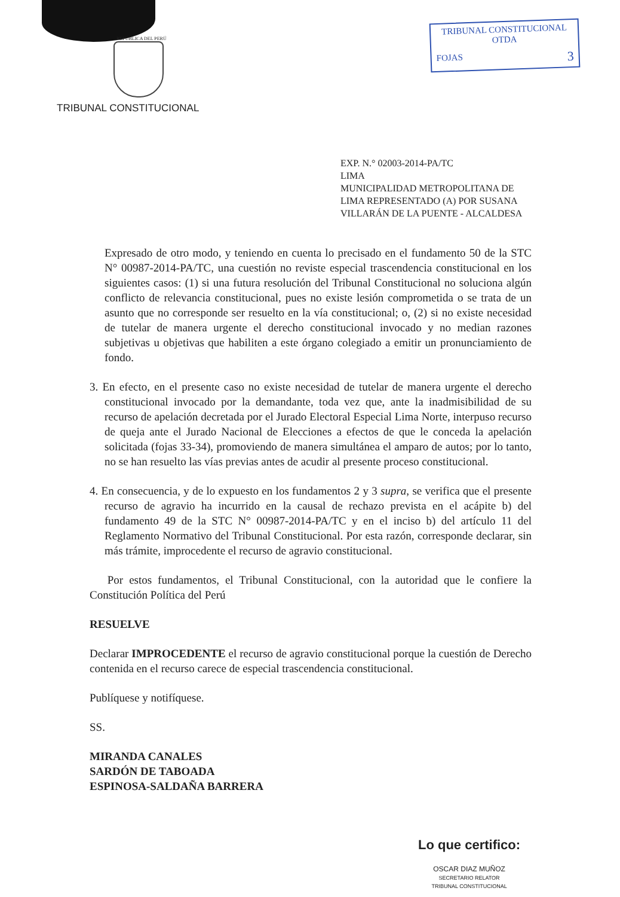REPÚBLICA DEL PERÚ
TRIBUNAL CONSTITUCIONAL
TRIBUNAL CONSTITUCIONAL
OTDA
FOJAS 3
EXP. N.° 02003-2014-PA/TC
LIMA
MUNICIPALIDAD METROPOLITANA DE LIMA REPRESENTADO (A) POR SUSANA VILLARÁN DE LA PUENTE - ALCALDESA
Expresado de otro modo, y teniendo en cuenta lo precisado en el fundamento 50 de la STC N° 00987-2014-PA/TC, una cuestión no reviste especial trascendencia constitucional en los siguientes casos: (1) si una futura resolución del Tribunal Constitucional no soluciona algún conflicto de relevancia constitucional, pues no existe lesión comprometida o se trata de un asunto que no corresponde ser resuelto en la vía constitucional; o, (2) si no existe necesidad de tutelar de manera urgente el derecho constitucional invocado y no median razones subjetivas u objetivas que habiliten a este órgano colegiado a emitir un pronunciamiento de fondo.
3. En efecto, en el presente caso no existe necesidad de tutelar de manera urgente el derecho constitucional invocado por la demandante, toda vez que, ante la inadmisibilidad de su recurso de apelación decretada por el Jurado Electoral Especial Lima Norte, interpuso recurso de queja ante el Jurado Nacional de Elecciones a efectos de que le conceda la apelación solicitada (fojas 33-34), promoviendo de manera simultánea el amparo de autos; por lo tanto, no se han resuelto las vías previas antes de acudir al presente proceso constitucional.
4. En consecuencia, y de lo expuesto en los fundamentos 2 y 3 supra, se verifica que el presente recurso de agravio ha incurrido en la causal de rechazo prevista en el acápite b) del fundamento 49 de la STC N° 00987-2014-PA/TC y en el inciso b) del artículo 11 del Reglamento Normativo del Tribunal Constitucional. Por esta razón, corresponde declarar, sin más trámite, improcedente el recurso de agravio constitucional.
Por estos fundamentos, el Tribunal Constitucional, con la autoridad que le confiere la Constitución Política del Perú
RESUELVE
Declarar IMPROCEDENTE el recurso de agravio constitucional porque la cuestión de Derecho contenida en el recurso carece de especial trascendencia constitucional.
Publíquese y notifíquese.
SS.
MIRANDA CANALES
SARDÓN DE TABOADA
ESPINOSA-SALDAÑA BARRERA
Lo que certifico:
OSCAR DIAZ MUÑOZ
SECRETARIO RELATOR
TRIBUNAL CONSTITUCIONAL